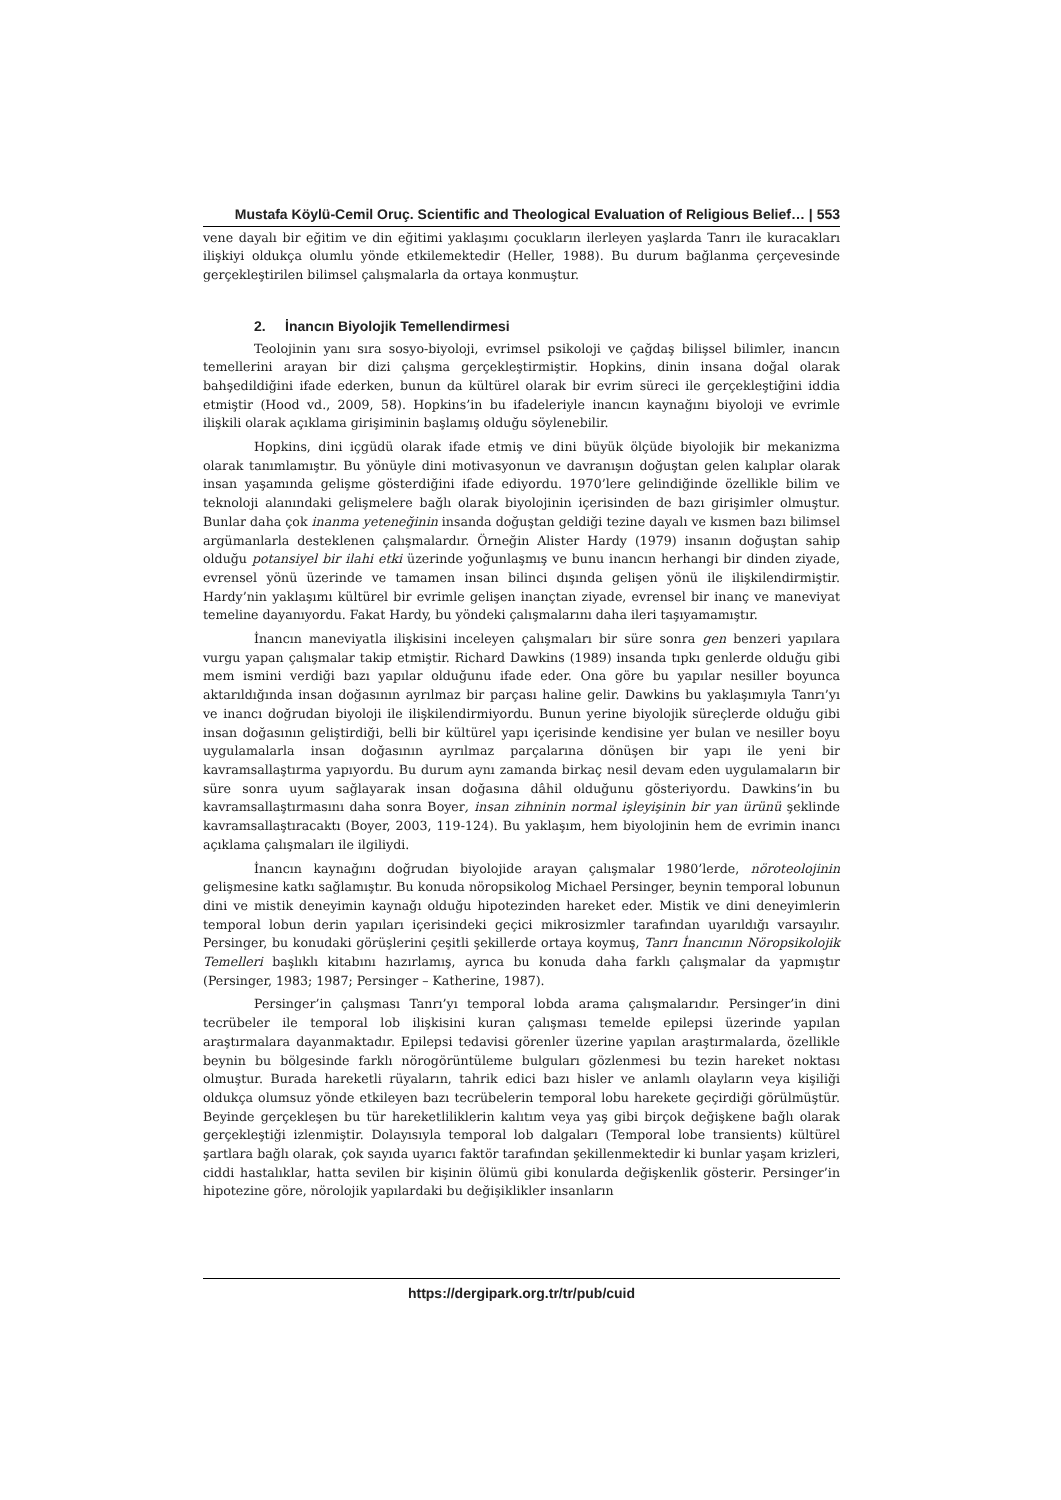Mustafa Köylü-Cemil Oruç. Scientific and Theological Evaluation of Religious Belief… | 553
vene dayalı bir eğitim ve din eğitimi yaklaşımı çocukların ilerleyen yaşlarda Tanrı ile kuracakları ilişkiyi oldukça olumlu yönde etkilemektedir (Heller, 1988). Bu durum bağlanma çerçevesinde gerçekleştirilen bilimsel çalışmalarla da ortaya konmuştur.
2. İnancın Biyolojik Temellendirmesi
Teolojinin yanı sıra sosyo-biyoloji, evrimsel psikoloji ve çağdaş bilişsel bilimler, inancın temellerini arayan bir dizi çalışma gerçekleştirmiştir. Hopkins, dinin insana doğal olarak bahşedildiğini ifade ederken, bunun da kültürel olarak bir evrim süreci ile gerçekleştiğini iddia etmiştir (Hood vd., 2009, 58). Hopkins’in bu ifadeleriyle inancın kaynağını biyoloji ve evrimle ilişkili olarak açıklama girişiminin başlamış olduğu söylenebilir.
Hopkins, dini içgüdü olarak ifade etmiş ve dini büyük ölçüde biyolojik bir mekanizma olarak tanımlamıştır. Bu yönüyle dini motivasyonun ve davranışın doğuştan gelen kalıplar olarak insan yaşamında gelişme gösterdiğini ifade ediyordu. 1970’lere gelindiğinde özellikle bilim ve teknoloji alanındaki gelişmelere bağlı olarak biyolojinin içerisinden de bazı girişimler olmuştur. Bunlar daha çok inanma yeteneğinin insanda doğuştan geldiği tezine dayalı ve kısmen bazı bilimsel argümanlarla desteklenen çalışmalardır. Örneğin Alister Hardy (1979) insanın doğuştan sahip olduğu potansiyel bir ilahi etki üzerinde yoğunlaşmış ve bunu inancın herhangi bir dinden ziyade, evrensel yönü üzerinde ve tamamen insan bilinci dışında gelişen yönü ile ilişkilendirmiştir. Hardy’nin yaklaşımı kültürel bir evrimle gelişen inançtan ziyade, evrensel bir inanç ve maneviyat temeline dayanıyordu. Fakat Hardy, bu yöndeki çalışmalarını daha ileri taşıyamamıştır.
İnancın maneviyatla ilişkisini inceleyen çalışmaları bir süre sonra gen benzeri yapılara vurgu yapan çalışmalar takip etmiştir. Richard Dawkins (1989) insanda tıpkı genlerde olduğu gibi mem ismini verdiği bazı yapılar olduğunu ifade eder. Ona göre bu yapılar nesiller boyunca aktarıldığında insan doğasının ayrılmaz bir parçası haline gelir. Dawkins bu yaklaşımıyla Tanrı’yı ve inancı doğrudan biyoloji ile ilişkilendirmiyordu. Bunun yerine biyolojik süreçlerde olduğu gibi insan doğasının geliştirdiği, belli bir kültürel yapı içerisinde kendisine yer bulan ve nesiller boyu uygulamalarla insan doğasının ayrılmaz parçalarına dönüşen bir yapı ile yeni bir kavramsallaştırma yapıyordu. Bu durum aynı zamanda birkaç nesil devam eden uygulamaların bir süre sonra uyum sağlayarak insan doğasına dâhil olduğunu gösteriyordu. Dawkins’in bu kavramsallaştırmasını daha sonra Boyer, insan zihninin normal işleyişinin bir yan ürünü şeklinde kavramsallaştıracaktı (Boyer, 2003, 119-124). Bu yaklaşım, hem biyolojinin hem de evrimin inancı açıklama çalışmaları ile ilgiliydi.
İnancın kaynağını doğrudan biyolojide arayan çalışmalar 1980’lerde, nöroteolojinin gelişmesine katkı sağlamıştır. Bu konuda nöropsikolog Michael Persinger, beynin temporal lobunun dini ve mistik deneyimin kaynağı olduğu hipotezinden hareket eder. Mistik ve dini deneyimlerin temporal lobun derin yapıları içerisindeki geçici mikrosizmler tarafından uyarıldığı varsayılır. Persinger, bu konudaki görüşlerini çeşitli şekillerde ortaya koymuş, Tanrı İnancının Nöropsikolojik Temelleri başlıklı kitabını hazırlamış, ayrıca bu konuda daha farklı çalışmalar da yapmıştır (Persinger, 1983; 1987; Persinger – Katherine, 1987).
Persinger’in çalışması Tanrı’yı temporal lobda arama çalışmalarıdır. Persinger’in dini tecrübeler ile temporal lob ilişkisini kuran çalışması temelde epilepsi üzerinde yapılan araştırmalara dayanmaktadır. Epilepsi tedavisi görenler üzerine yapılan araştırmalarda, özellikle beynin bu bölgesinde farklı nörogörüntüleme bulguları gözlenmesi bu tezin hareket noktası olmuştur. Burada hareketli rüyaların, tahrik edici bazı hisler ve anlamlı olayların veya kişiliği oldukça olumsuz yönde etkileyen bazı tecrübelerin temporal lobu harekete geçirdiği görülmüştür. Beyinde gerçekleşen bu tür hareketliliklerin kalıtım veya yaş gibi birçok değişkene bağlı olarak gerçekleştiği izlenmiştir. Dolayısıyla temporal lob dalgaları (Temporal lobe transients) kültürel şartlara bağlı olarak, çok sayıda uyarıcı faktör tarafından şekillenmektedir ki bunlar yaşam krizleri, ciddi hastalıklar, hatta sevilen bir kişinin ölümü gibi konularda değişkenlik gösterir. Persinger’in hipotezine göre, nörolojik yapılardaki bu değişiklikler insanların
https://dergipark.org.tr/tr/pub/cuid